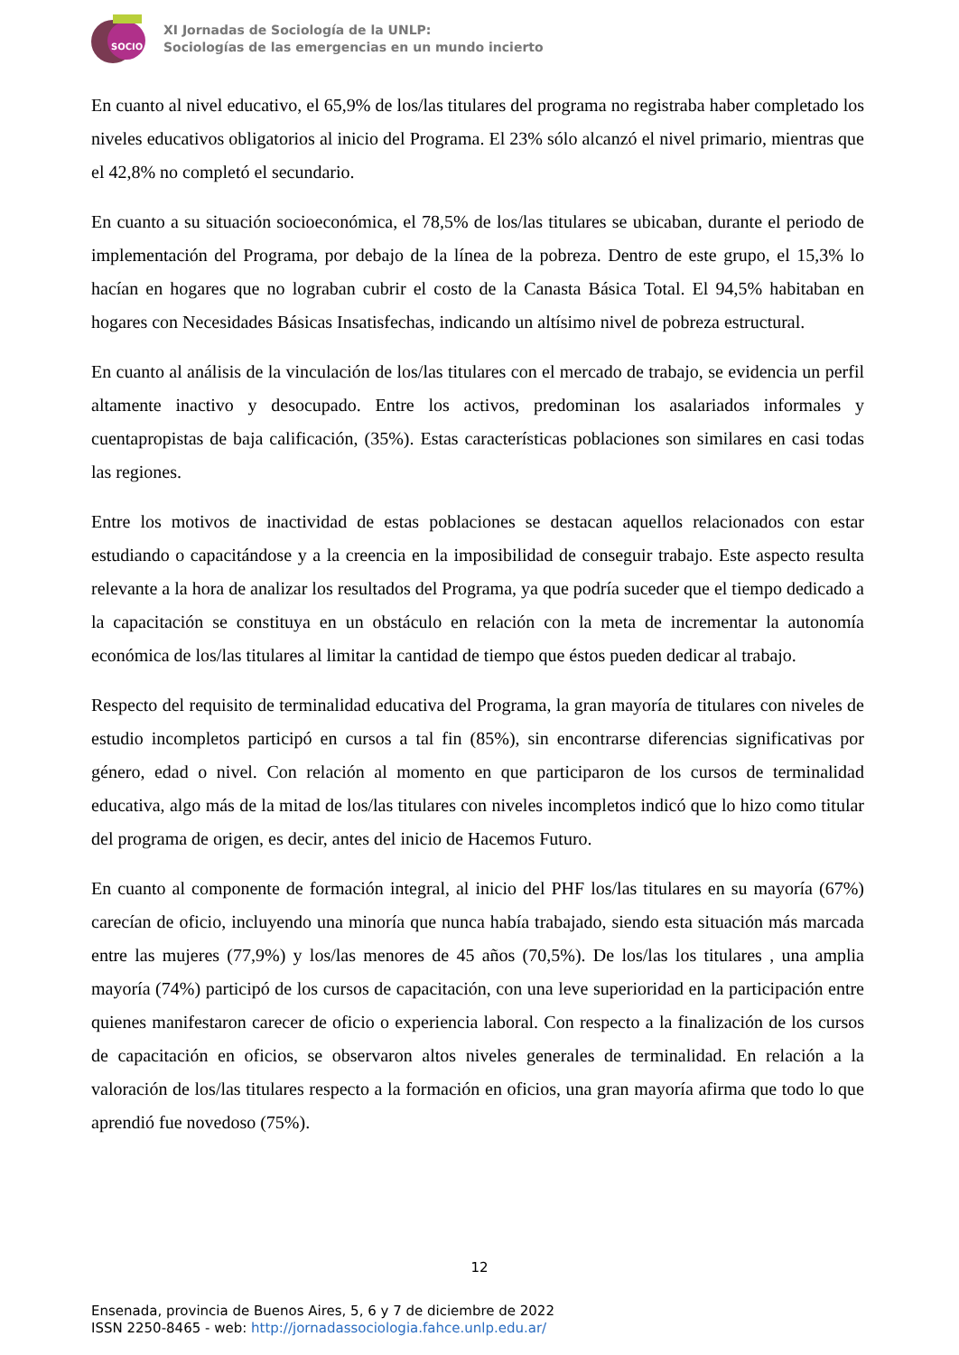SOCIO
XI Jornadas de Sociología de la UNLP:
Sociologías de las emergencias en un mundo incierto
En cuanto al nivel educativo, el 65,9% de los/las titulares del programa no registraba haber completado los niveles educativos obligatorios al inicio del Programa. El 23% sólo alcanzó el nivel primario, mientras que el 42,8% no completó el secundario.
En cuanto a su situación socioeconómica, el 78,5% de los/las titulares se ubicaban, durante el periodo de implementación del Programa, por debajo de la línea de la pobreza. Dentro de este grupo, el 15,3% lo hacían en hogares que no lograban cubrir el costo de la Canasta Básica Total. El 94,5% habitaban en hogares con Necesidades Básicas Insatisfechas, indicando un altísimo nivel de pobreza estructural.
En cuanto al análisis de la vinculación de los/las titulares con el mercado de trabajo, se evidencia un perfil altamente inactivo y desocupado. Entre los activos, predominan los asalariados informales y cuentapropistas de baja calificación, (35%). Estas características poblaciones son similares en casi todas las regiones.
Entre los motivos de inactividad de estas poblaciones se destacan aquellos relacionados con estar estudiando o capacitándose y a la creencia en la imposibilidad de conseguir trabajo. Este aspecto resulta relevante a la hora de analizar los resultados del Programa, ya que podría suceder que el tiempo dedicado a la capacitación se constituya en un obstáculo en relación con la meta de incrementar la autonomía económica de los/las titulares al limitar la cantidad de tiempo que éstos pueden dedicar al trabajo.
Respecto del requisito de terminalidad educativa del Programa, la gran mayoría de titulares con niveles de estudio incompletos participó en cursos a tal fin (85%), sin encontrarse diferencias significativas por género, edad o nivel. Con relación al momento en que participaron de los cursos de terminalidad educativa, algo más de la mitad de los/las titulares con niveles incompletos indicó que lo hizo como titular del programa de origen, es decir, antes del inicio de Hacemos Futuro.
En cuanto al componente de formación integral, al inicio del PHF los/las titulares en su mayoría (67%) carecían de oficio, incluyendo una minoría que nunca había trabajado, siendo esta situación más marcada entre las mujeres (77,9%) y los/las menores de 45 años (70,5%). De los/las los titulares , una amplia mayoría (74%) participó de los cursos de capacitación, con una leve superioridad en la participación entre quienes manifestaron carecer de oficio o experiencia laboral. Con respecto a la finalización de los cursos de capacitación en oficios, se observaron altos niveles generales de terminalidad. En relación a la valoración de los/las titulares respecto a la formación en oficios, una gran mayoría afirma que todo lo que aprendió fue novedoso (75%).
12
Ensenada, provincia de Buenos Aires, 5, 6 y 7 de diciembre de 2022
ISSN 2250-8465 - web: http://jornadassociologia.fahce.unlp.edu.ar/